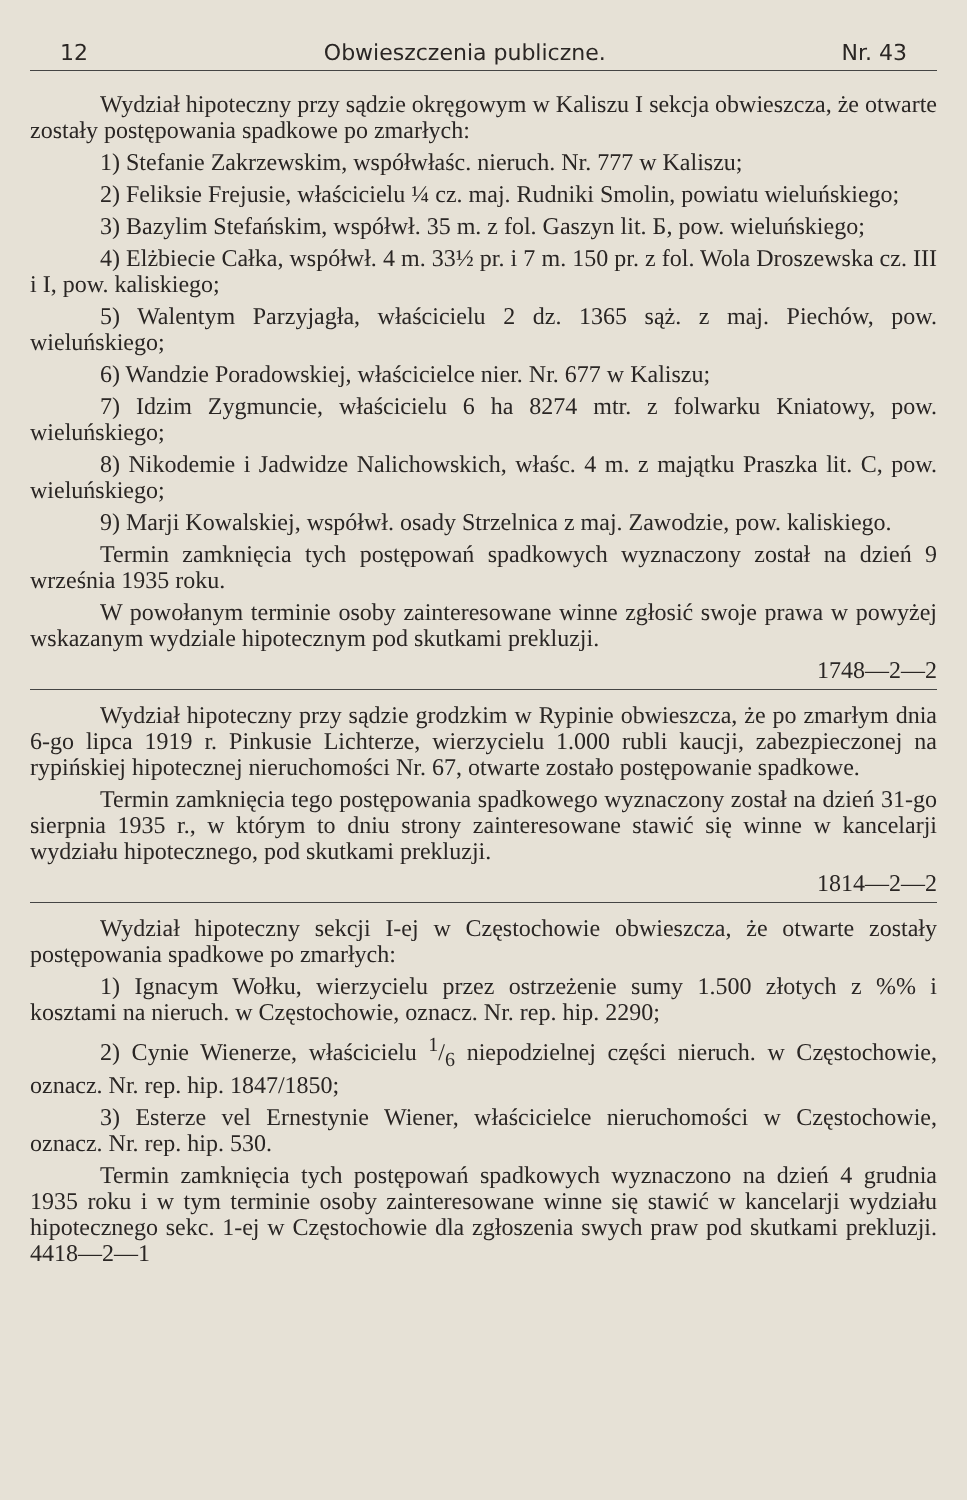12 Obwieszczenia publiczne. Nr. 43
Wydział hipoteczny przy sądzie okręgowym w Kaliszu I sekcja obwieszcza, że otwarte zostały postępowania spadkowe po zmarłych:
1) Stefanie Zakrzewskim, współwłaśc. nieruch. Nr. 777 w Kaliszu;
2) Feliksie Frejusie, właścicielu ¼ cz. maj. Rudniki Smolin, powiatu wieluńskiego;
3) Bazylim Stefańskim, współwł. 35 m. z fol. Gaszyn lit. Б, pow. wieluńskiego;
4) Elżbiecie Całka, współwł. 4 m. 33½ pr. i 7 m. 150 pr. z fol. Wola Droszewska cz. III i I, pow. kaliskiego;
5) Walentym Parzyjagła, właścicielu 2 dz. 1365 sąż. z maj. Piechów, pow. wieluńskiego;
6) Wandzie Poradowskiej, właścicielce nier. Nr. 677 w Kaliszu;
7) Idzim Zygmuncie, właścicielu 6 ha 8274 mtr. z folwarku Kniatowy, pow. wieluńskiego;
8) Nikodemie i Jadwidze Nalichowskich, właśc. 4 m. z majątku Praszka lit. C, pow. wieluńskiego;
9) Marji Kowalskiej, współwł. osady Strzelnica z maj. Zawodzie, pow. kaliskiego.
Termin zamknięcia tych postępowań spadkowych wyznaczony został na dzień 9 września 1935 roku.
W powołanym terminie osoby zainteresowane winne zgłosić swoje prawa w powyżej wskazanym wydziale hipotecznym pod skutkami prekluzji.
1748—2—2
Wydział hipoteczny przy sądzie grodzkim w Rypinie obwieszcza, że po zmarłym dnia 6-go lipca 1919 r. Pinkusie Lichterze, wierzycielu 1.000 rubli kaucji, zabezpieczonej na rypińskiej hipotecznej nieruchomości Nr. 67, otwarte zostało postępowanie spadkowe.
Termin zamknięcia tego postępowania spadkowego wyznaczony został na dzień 31-go sierpnia 1935 r., w którym to dniu strony zainteresowane stawić się winne w kancelarji wydziału hipotecznego, pod skutkami prekluzji.
1814—2—2
Wydział hipoteczny sekcji I-ej w Częstochowie obwieszcza, że otwarte zostały postępowania spadkowe po zmarłych:
1) Ignacym Wołku, wierzycielu przez ostrzeżenie sumy 1.500 złotych z %% i kosztami na nieruch. w Częstochowie, oznacz. Nr. rep. hip. 2290;
2) Cynie Wienerze, właścicielu 1/6 niepodzielnej części nieruch. w Częstochowie, oznacz. Nr. rep. hip. 1847/1850;
3) Esterze vel Ernestynie Wiener, właścicielce nieruchomości w Częstochowie, oznacz. Nr. rep. hip. 530.
Termin zamknięcia tych postępowań spadkowych wyznaczono na dzień 4 grudnia 1935 roku i w tym terminie osoby zainteresowane winne się stawić w kancelarji wydziału hipotecznego sekc. 1-ej w Częstochowie dla zgłoszenia swych praw pod skutkami prekluzji. 4418—2—1